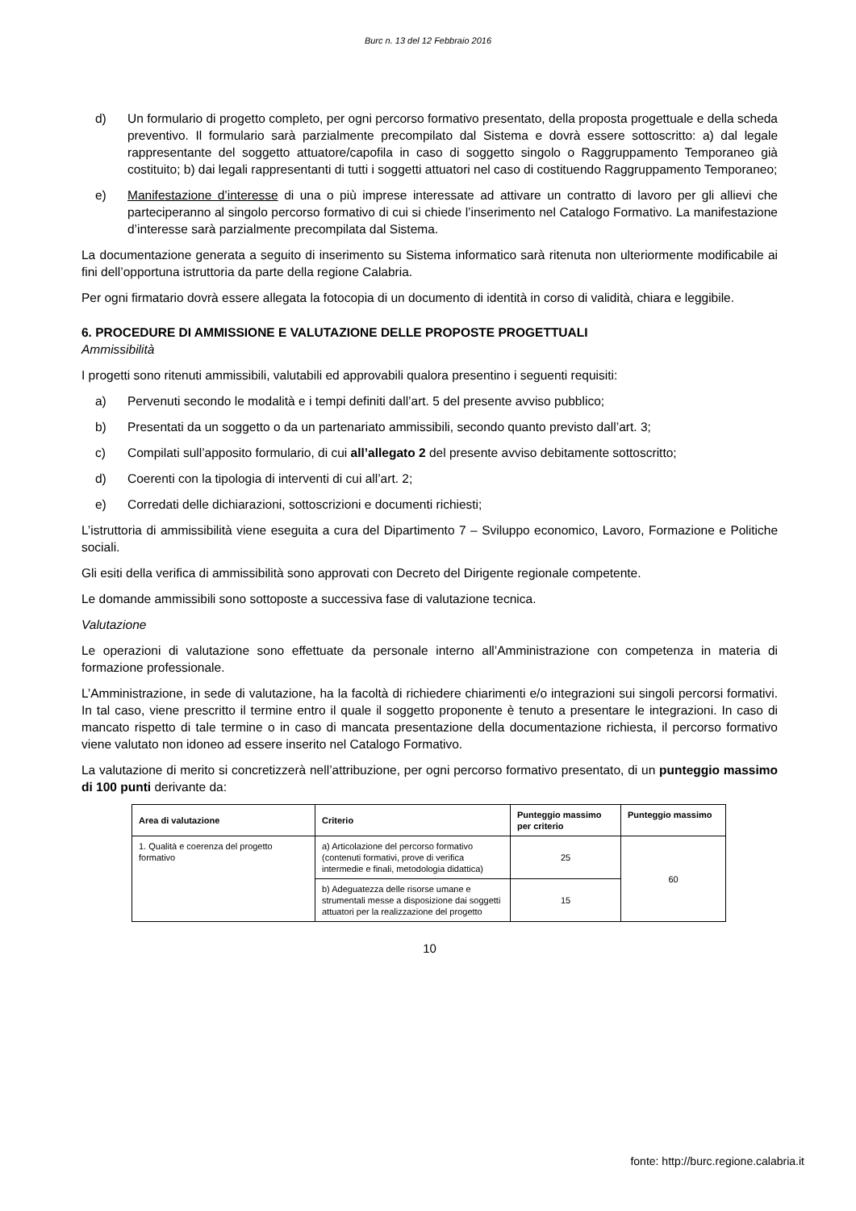Burc n. 13 del 12 Febbraio 2016
d) Un formulario di progetto completo, per ogni percorso formativo presentato, della proposta progettuale e della scheda preventivo. Il formulario sarà parzialmente precompilato dal Sistema e dovrà essere sottoscritto: a) dal legale rappresentante del soggetto attuatore/capofila in caso di soggetto singolo o Raggruppamento Temporaneo già costituito; b) dai legali rappresentanti di tutti i soggetti attuatori nel caso di costituendo Raggruppamento Temporaneo;
e) Manifestazione d’interesse di una o più imprese interessate ad attivare un contratto di lavoro per gli allievi che parteciperanno al singolo percorso formativo di cui si chiede l’inserimento nel Catalogo Formativo. La manifestazione d’interesse sarà parzialmente precompilata dal Sistema.
La documentazione generata a seguito di inserimento su Sistema informatico sarà ritenuta non ulteriormente modificabile ai fini dell’opportuna istruttoria da parte della regione Calabria.
Per ogni firmatario dovrà essere allegata la fotocopia di un documento di identità in corso di validità, chiara e leggibile.
6. PROCEDURE DI AMMISSIONE E VALUTAZIONE DELLE PROPOSTE PROGETTUALI
Ammissibilità
I progetti sono ritenuti ammissibili, valutabili ed approvabili qualora presentino i seguenti requisiti:
a) Pervenuti secondo le modalità e i tempi definiti dall’art. 5 del presente avviso pubblico;
b) Presentati da un soggetto o da un partenariato ammissibili, secondo quanto previsto dall’art. 3;
c) Compilati sull’apposito formulario, di cui all’allegato 2 del presente avviso debitamente sottoscritto;
d) Coerenti con la tipologia di interventi di cui all’art. 2;
e) Corredati delle dichiarazioni, sottoscrizioni e documenti richiesti;
L’istruttoria di ammissibilità viene eseguita a cura del Dipartimento 7 – Sviluppo economico, Lavoro, Formazione e Politiche sociali.
Gli esiti della verifica di ammissibilità sono approvati con Decreto del Dirigente regionale competente.
Le domande ammissibili sono sottoposte a successiva fase di valutazione tecnica.
Valutazione
Le operazioni di valutazione sono effettuate da personale interno all’Amministrazione con competenza in materia di formazione professionale.
L’Amministrazione, in sede di valutazione, ha la facoltà di richiedere chiarimenti e/o integrazioni sui singoli percorsi formativi. In tal caso, viene prescritto il termine entro il quale il soggetto proponente è tenuto a presentare le integrazioni. In caso di mancato rispetto di tale termine o in caso di mancata presentazione della documentazione richiesta, il percorso formativo viene valutato non idoneo ad essere inserito nel Catalogo Formativo.
La valutazione di merito si concretizzerà nell’attribuzione, per ogni percorso formativo presentato, di un punteggio massimo di 100 punti derivante da:
| Area di valutazione | Criterio | Punteggio massimo per criterio | Punteggio massimo |
| --- | --- | --- | --- |
| 1. Qualità e coerenza del progetto formativo | a) Articolazione del percorso formativo (contenuti formativi, prove di verifica intermedie e finali, metodologia didattica) | 25 | 60 |
| | b) Adeguatezza delle risorse umane e strumentali messe a disposizione dai soggetti attuatori per la realizzazione del progetto | 15 | |
10
fonte: http://burc.regione.calabria.it